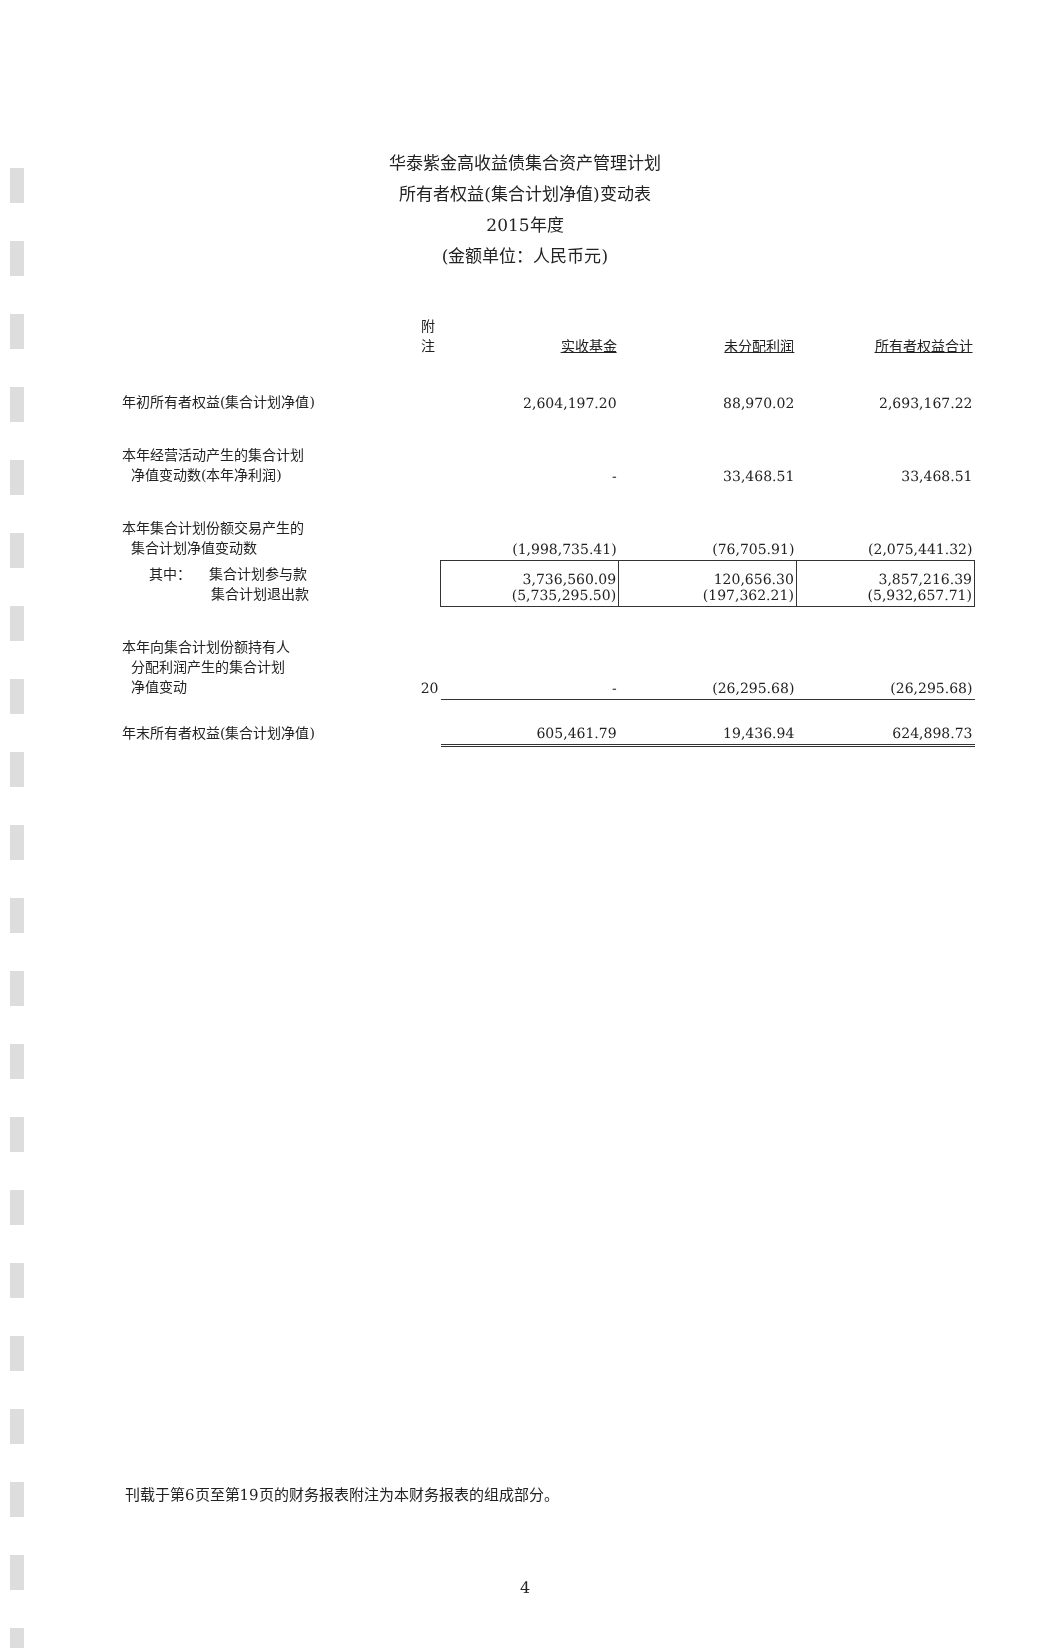华泰紫金高收益债集合资产管理计划
所有者权益(集合计划净值)变动表
2015年度
(金额单位：人民币元)
| | 附注 | 实收基金 | 未分配利润 | 所有者权益合计 |
| --- | --- | --- | --- | --- |
| 年初所有者权益(集合计划净值) | | 2,604,197.20 | 88,970.02 | 2,693,167.22 |
| 本年经营活动产生的集合计划 净值变动数(本年净利润) | | - | 33,468.51 | 33,468.51 |
| 本年集合计划份额交易产生的 集合计划净值变动数 | | (1,998,735.41) | (76,705.91) | (2,075,441.32) |
| 其中： 集合计划参与款 集合计划退出款 | | 3,736,560.09 (5,735,295.50) | 120,656.30 (197,362.21) | 3,857,216.39 (5,932,657.71) |
| 本年向集合计划份额持有人 分配利润产生的集合计划 净值变动 | 20 | - | (26,295.68) | (26,295.68) |
| 年末所有者权益(集合计划净值) | | 605,461.79 | 19,436.94 | 624,898.73 |
刊载于第6页至第19页的财务报表附注为本财务报表的组成部分。
4